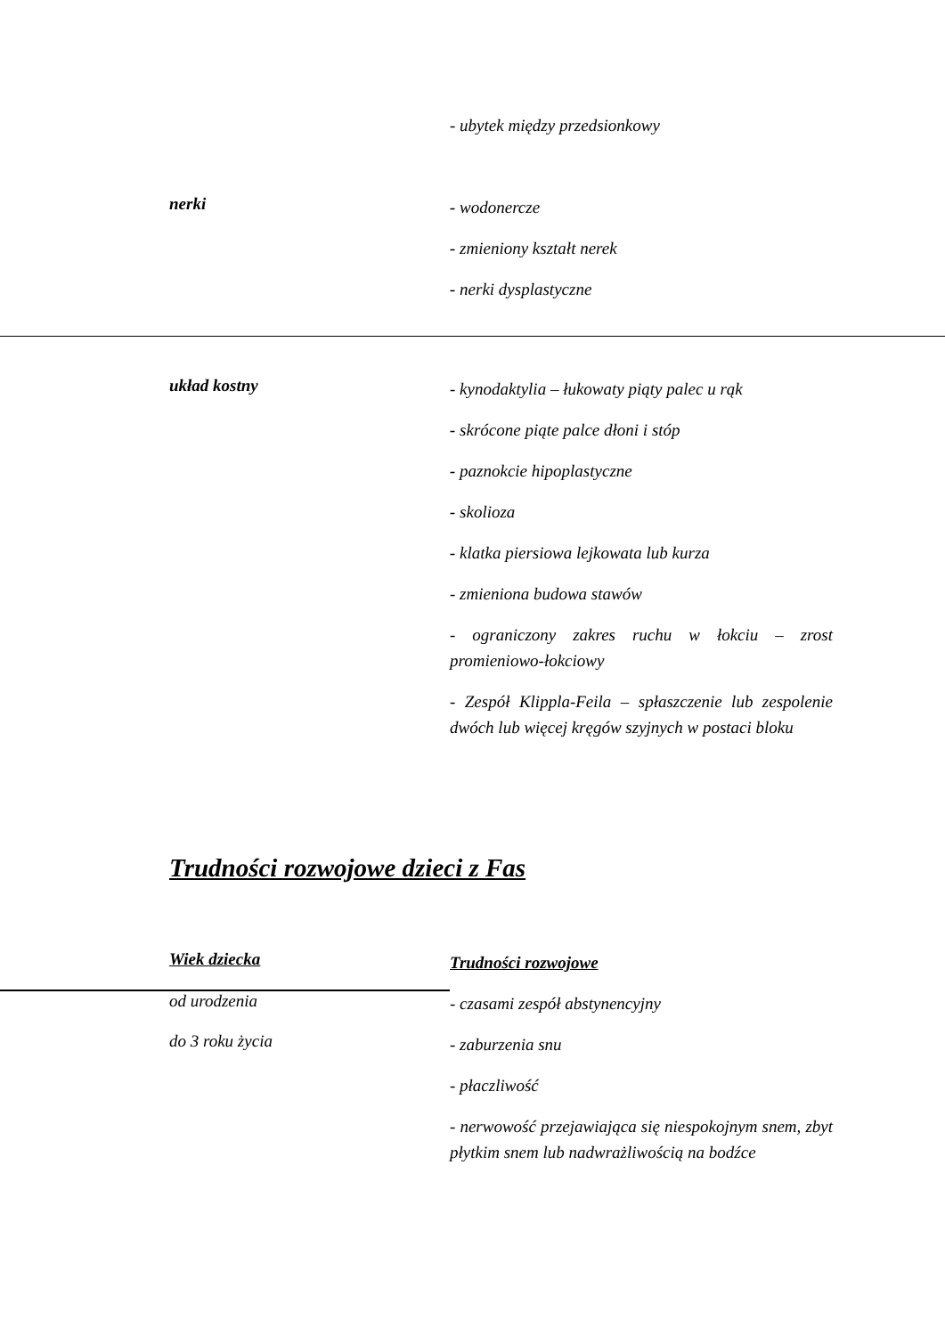| | - ubytek między przedsionkowy |
| nerki | - wodonercze - zmieniony kształt nerek - nerki dysplastyczne |
| układ kostny | - kynodaktylia – łukowaty piąty palec u rąk - skrócone piąte palce dłoni i stóp - paznokcie hipoplastyczne - skolioza - klatka piersiowa lejkowata lub kurza - zmieniona budowa stawów - ograniczony zakres ruchu w łokciu – zrost promieniowo-łokciowy - Zespół Klippla-Feila – spłaszczenie lub zespolenie dwóch lub więcej kręgów szyjnych w postaci bloku |
Trudności rozwojowe dzieci z Fas
| Wiek dziecka | Trudności rozwojowe |
| od urodzenia | - czasami zespół abstynencyjny |
| do 3 roku życia | - zaburzenia snu - płaczliwość - nerwowość przejawiająca się niespokojnym snem, zbyt płytkim snem lub nadwrażliwością na bodźce |